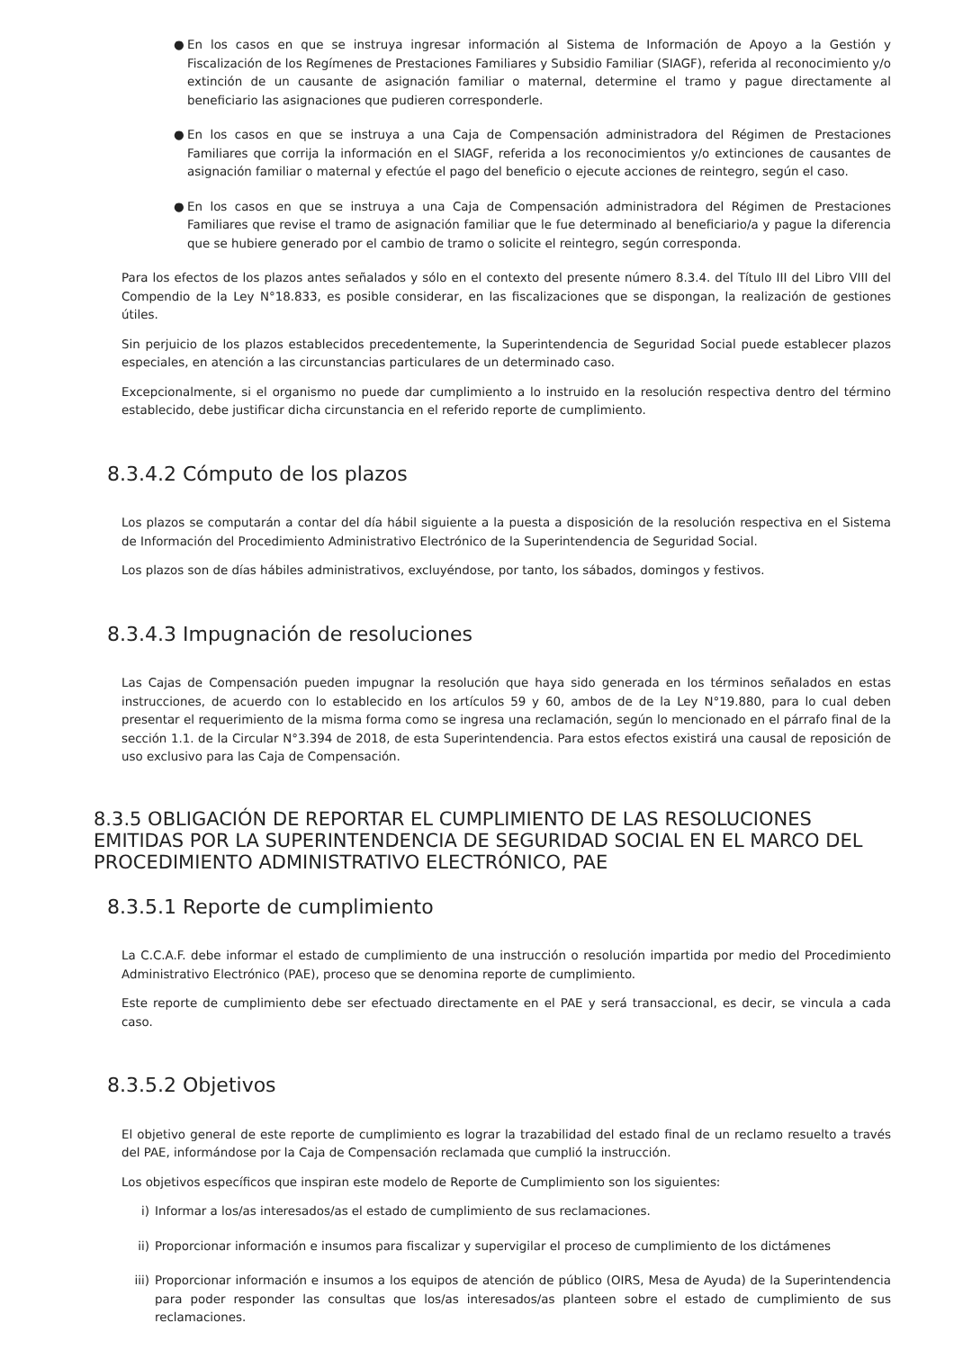● En los casos en que se instruya ingresar información al Sistema de Información de Apoyo a la Gestión y Fiscalización de los Regímenes de Prestaciones Familiares y Subsidio Familiar (SIAGF), referida al reconocimiento y/o extinción de un causante de asignación familiar o maternal, determine el tramo y pague directamente al beneficiario las asignaciones que pudieren corresponderle.
● En los casos en que se instruya a una Caja de Compensación administradora del Régimen de Prestaciones Familiares que corrija la información en el SIAGF, referida a los reconocimientos y/o extinciones de causantes de asignación familiar o maternal y efectúe el pago del beneficio o ejecute acciones de reintegro, según el caso.
● En los casos en que se instruya a una Caja de Compensación administradora del Régimen de Prestaciones Familiares que revise el tramo de asignación familiar que le fue determinado al beneficiario/a y pague la diferencia que se hubiere generado por el cambio de tramo o solicite el reintegro, según corresponda.
Para los efectos de los plazos antes señalados y sólo en el contexto del presente número 8.3.4. del Título III del Libro VIII del Compendio de la Ley N°18.833, es posible considerar, en las fiscalizaciones que se dispongan, la realización de gestiones útiles.
Sin perjuicio de los plazos establecidos precedentemente, la Superintendencia de Seguridad Social puede establecer plazos especiales, en atención a las circunstancias particulares de un determinado caso.
Excepcionalmente, si el organismo no puede dar cumplimiento a lo instruido en la resolución respectiva dentro del término establecido, debe justificar dicha circunstancia en el referido reporte de cumplimiento.
8.3.4.2 Cómputo de los plazos
Los plazos se computarán a contar del día hábil siguiente a la puesta a disposición de la resolución respectiva en el Sistema de Información del Procedimiento Administrativo Electrónico de la Superintendencia de Seguridad Social.
Los plazos son de días hábiles administrativos, excluyéndose, por tanto, los sábados, domingos y festivos.
8.3.4.3 Impugnación de resoluciones
Las Cajas de Compensación pueden impugnar la resolución que haya sido generada en los términos señalados en estas instrucciones, de acuerdo con lo establecido en los artículos 59 y 60, ambos de de la Ley N°19.880, para lo cual deben presentar el requerimiento de la misma forma como se ingresa una reclamación, según lo mencionado en el párrafo final de la sección 1.1. de la Circular N°3.394 de 2018, de esta Superintendencia. Para estos efectos existirá una causal de reposición de uso exclusivo para las Caja de Compensación.
8.3.5 OBLIGACIÓN DE REPORTAR EL CUMPLIMIENTO DE LAS RESOLUCIONES EMITIDAS POR LA SUPERINTENDENCIA DE SEGURIDAD SOCIAL EN EL MARCO DEL PROCEDIMIENTO ADMINISTRATIVO ELECTRÓNICO, PAE
8.3.5.1 Reporte de cumplimiento
La C.C.A.F. debe informar el estado de cumplimiento de una instrucción o resolución impartida por medio del Procedimiento Administrativo Electrónico (PAE), proceso que se denomina reporte de cumplimiento.
Este reporte de cumplimiento debe ser efectuado directamente en el PAE y será transaccional, es decir, se vincula a cada caso.
8.3.5.2 Objetivos
El objetivo general de este reporte de cumplimiento es lograr la trazabilidad del estado final de un reclamo resuelto a través del PAE, informándose por la Caja de Compensación reclamada que cumplió la instrucción.
Los objetivos específicos que inspiran este modelo de Reporte de Cumplimiento son los siguientes:
i) Informar a los/as interesados/as el estado de cumplimiento de sus reclamaciones.
ii) Proporcionar información e insumos para fiscalizar y supervigilar el proceso de cumplimiento de los dictámenes
iii) Proporcionar información e insumos a los equipos de atención de público (OIRS, Mesa de Ayuda) de la Superintendencia para poder responder las consultas que los/as interesados/as planteen sobre el estado de cumplimiento de sus reclamaciones.